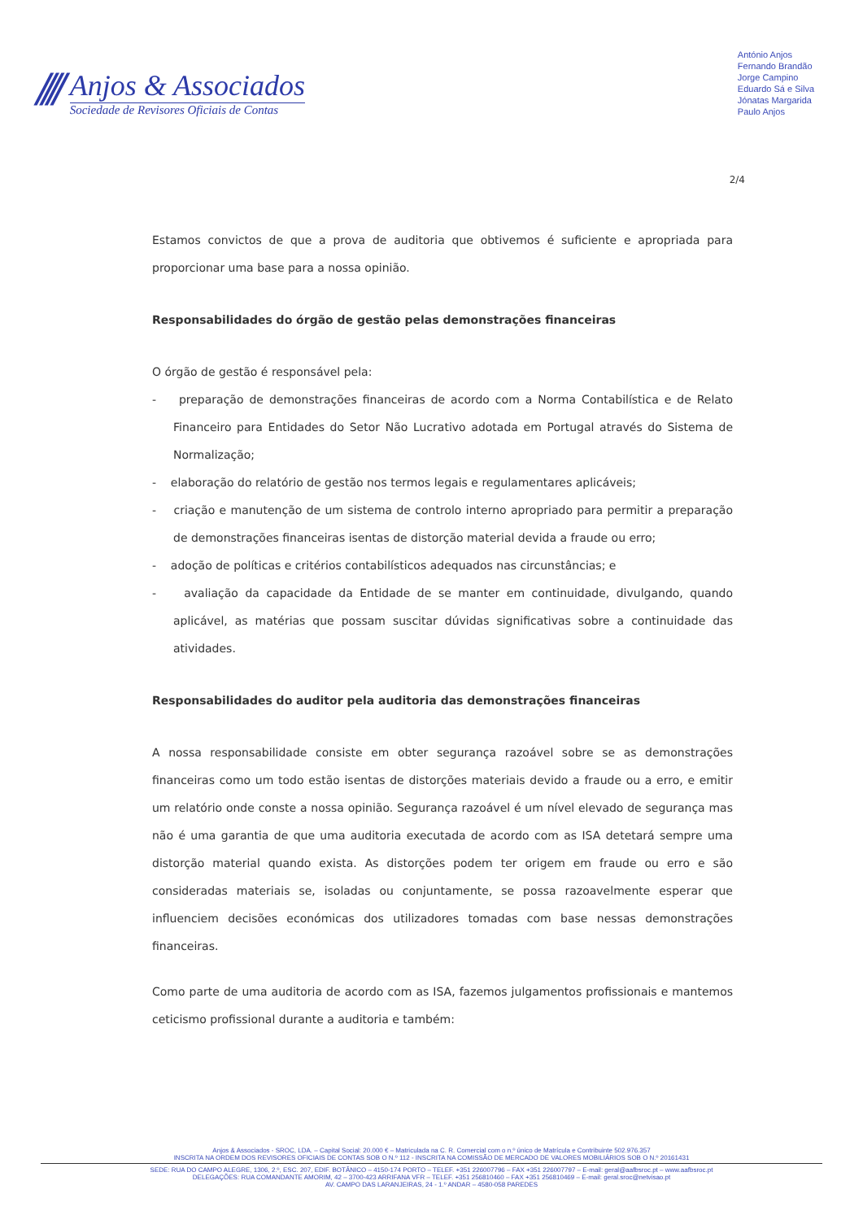////
Anjos & Associados
Sociedade de Revisores Oficiais de Contas
António Anjos
Fernando Brandão
Jorge Campino
Eduardo Sá e Silva
Jónatas Margarida
Paulo Anjos
2/4
Estamos convictos de que a prova de auditoria que obtivemos é suficiente e apropriada para proporcionar uma base para a nossa opinião.
Responsabilidades do órgão de gestão pelas demonstrações financeiras
O órgão de gestão é responsável pela:
- preparação de demonstrações financeiras de acordo com a Norma Contabilística e de Relato Financeiro para Entidades do Setor Não Lucrativo adotada em Portugal através do Sistema de Normalização;
- elaboração do relatório de gestão nos termos legais e regulamentares aplicáveis;
- criação e manutenção de um sistema de controlo interno apropriado para permitir a preparação de demonstrações financeiras isentas de distorção material devida a fraude ou erro;
- adoção de políticas e critérios contabilísticos adequados nas circunstâncias; e
- avaliação da capacidade da Entidade de se manter em continuidade, divulgando, quando aplicável, as matérias que possam suscitar dúvidas significativas sobre a continuidade das atividades.
Responsabilidades do auditor pela auditoria das demonstrações financeiras
A nossa responsabilidade consiste em obter segurança razoável sobre se as demonstrações financeiras como um todo estão isentas de distorções materiais devido a fraude ou a erro, e emitir um relatório onde conste a nossa opinião. Segurança razoável é um nível elevado de segurança mas não é uma garantia de que uma auditoria executada de acordo com as ISA detetará sempre uma distorção material quando exista. As distorções podem ter origem em fraude ou erro e são consideradas materiais se, isoladas ou conjuntamente, se possa razoavelmente esperar que influenciem decisões económicas dos utilizadores tomadas com base nessas demonstrações financeiras.
Como parte de uma auditoria de acordo com as ISA, fazemos julgamentos profissionais e mantemos ceticismo profissional durante a auditoria e também:
Anjos & Associados - SROC, LDA. – Capital Social: 20.000 € – Matriculada na C. R. Comercial com o n.º único de Matrícula e Contribuinte 502.976.357
INSCRITA NA ORDEM DOS REVISORES OFICIAIS DE CONTAS SOB O N.º 112 - INSCRITA NA COMISSÃO DE MERCADO DE VALORES MOBILIÁRIOS SOB O N.º 20161431
SEDE: RUA DO CAMPO ALEGRE, 1306, 2.º, ESC. 207, EDIF. BOTÂNICO – 4150-174 PORTO – TELEF. +351 226007796 – FAX +351 226007797 – E-mail: geral@aafbsroc.pt – www.aafbsroc.pt
DELEGAÇÕES: RUA COMANDANTE AMORIM, 42 – 3700-423 ARRIFANA VFR – TELEF. +351 256810460 – FAX +351 256810469 – E-mail: geral.sroc@netvisao.pt
AV. CAMPO DAS LARANJEIRAS, 24 - 1.º ANDAR – 4580-058 PAREDES